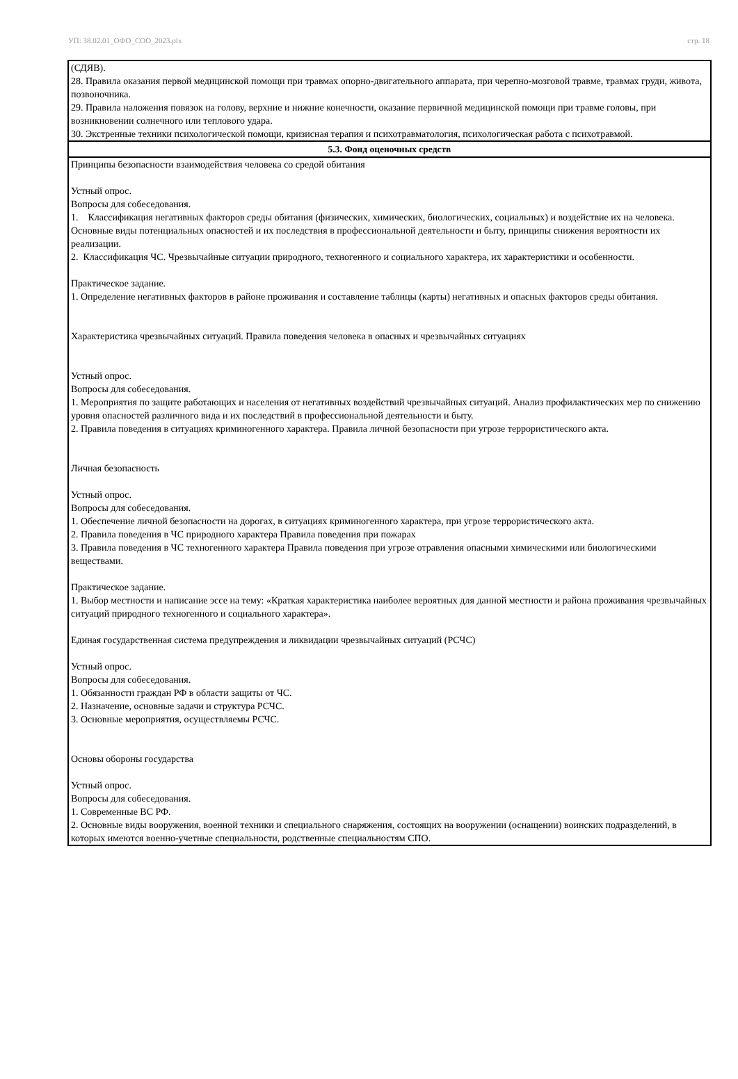УП: 38.02.01_ОФО_СОО_2023.plx стр. 18
| (СДЯВ). 28. Правила оказания первой медицинской помощи при травмах опорно-двигательного аппарата, при черепно-мозговой травме, травмах груди, живота, позвоночника. 29. Правила наложения повязок на голову, верхние и нижние конечности, оказание первичной медицинской помощи при травме головы, при возникновении солнечного или теплового удара. 30. Экстренные техники психологической помощи, кризисная терапия и психотравматология, психологическая работа с психотравмой. |
| 5.3. Фонд оценочных средств |
| Принципы безопасности взаимодействия человека со средой обитания Устный опрос. Вопросы для собеседования. 1. Классификация негативных факторов среды обитания (физических, химических, биологических, социальных) и воздействие их на человека. Основные виды потенциальных опасностей и их последствия в профессиональной деятельности и быту, принципы снижения вероятности их реализации. 2. Классификация ЧС. Чрезвычайные ситуации природного, техногенного и социального характера, их характеристики и особенности. Практическое задание. 1. Определение негативных факторов в районе проживания и составление таблицы (карты) негативных и опасных факторов среды обитания. Характеристика чрезвычайных ситуаций. Правила поведения человека в опасных и чрезвычайных ситуациях Устный опрос. Вопросы для собеседования. 1. Мероприятия по защите работающих и населения от негативных воздействий чрезвычайных ситуаций. Анализ профилактических мер по снижению уровня опасностей различного вида и их последствий в профессиональной деятельности и быту. 2. Правила поведения в ситуациях криминогенного характера. Правила личной безопасности при угрозе террористического акта. Личная безопасность Устный опрос. Вопросы для собеседования. 1. Обеспечение личной безопасности на дорогах, в ситуациях криминогенного характера, при угрозе террористического акта. 2. Правила поведения в ЧС природного характера Правила поведения при пожарах 3. Правила поведения в ЧС техногенного характера Правила поведения при угрозе отравления опасными химическими или биологическими веществами. Практическое задание. 1. Выбор местности и написание эссе на тему: «Краткая характеристика наиболее вероятных для данной местности и района проживания чрезвычайных ситуаций природного техногенного и социального характера». Единая государственная система предупреждения и ликвидации чрезвычайных ситуаций (РСЧС) Устный опрос. Вопросы для собеседования. 1. Обязанности граждан РФ в области защиты от ЧС. 2. Назначение, основные задачи и структура РСЧС. 3. Основные мероприятия, осуществляемы РСЧС. Основы обороны государства Устный опрос. Вопросы для собеседования. 1. Современные ВС РФ. 2. Основные виды вооружения, военной техники и специального снаряжения, состоящих на вооружении (оснащении) воинских подразделений, в которых имеются военно-учетные специальности, родственные специальностям СПО. |